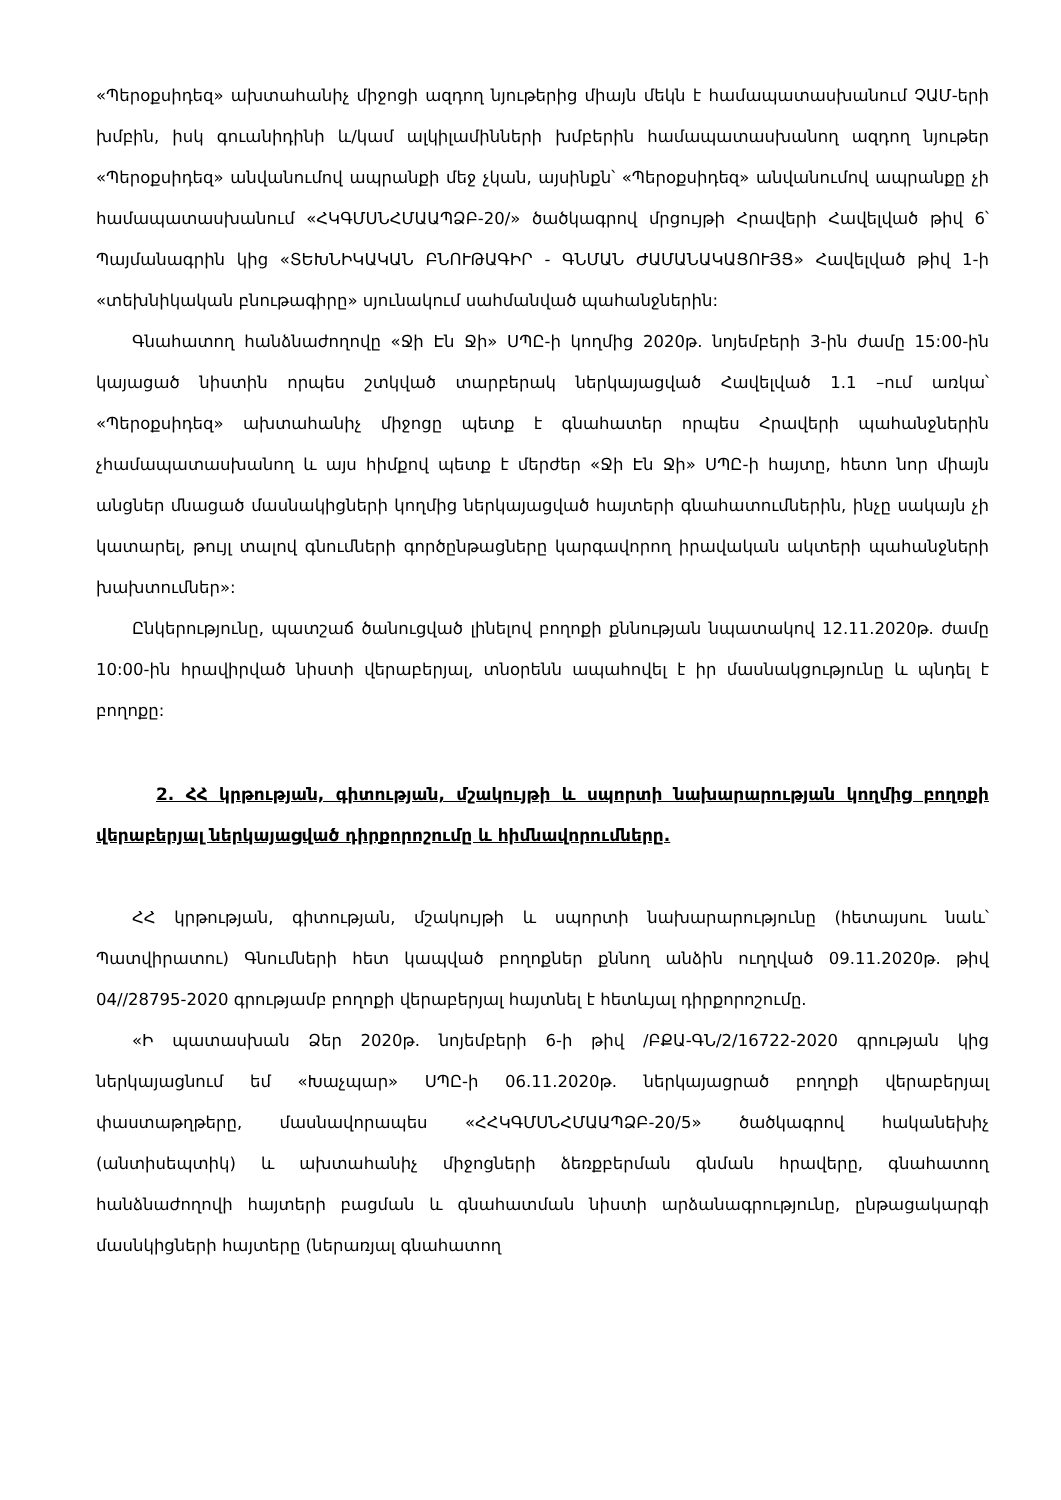«Պերօքսիդեզ» ախտահանիչ միջոցի ազդող նյութերից միայն մեկն է համապատասխանում ՉԱՄ-երի խմբին, իսկ գուանիդինի և/կամ ալկիլամինների խմբերին համապատասխանող ազդող նյութեր «Պերօքսիդեզ» անվանումով ապրանքի մեջ չկան, այսինքն՝ «Պերօքսիդեզ» անվանումով ապրանքը չի համապատասխանում «ՀԿԳՄՍՆՀՄԱԱՊՁԲ-20/» ծածկագրով մրցույթի Հրավերի Հավելված թիվ 6՝ Պայմանագրին կից «ՏԵԽՆԻԿԱԿԱՆ ԲՆՈՒԹԱԳԻՐ - ԳՆՄԱՆ ԺԱՄԱՆԱԿԱՑՈՒՅՑ» Հավելված թիվ 1-ի «տեխնիկական բնութագիրը» սյունակում սահմանված պահանջներին:
Գնահատող հանձնաժողովը «Ջի Էն Ջի» ՍՊԸ-ի կողմից 2020թ. նոյեմբերի 3-ին ժամը 15:00-ին կայացած նիստին որպես շտկված տարբերակ ներկայացված Հավելված 1.1 –ում առկա՝ «Պերօքսիդեզ» ախտահանիչ միջոցը պետք է գնահատեր որպես Հրավերի պահանջներին չհամապատասխանող և այս հիմքով պետք է մերժեր «Ջի Էն Ջի» ՍՊԸ-ի հայտը, հետո նոր միայն անցներ մնացած մասնակիցների կողմից ներկայացված հայտերի գնահատումներին, ինչը սակայն չի կատարել, թույլ տալով գնումների գործընթացները կարգավորող իրավական ակտերի պահանջների խախտումներ»:
Ընկերությունը, պատշաճ ծանուցված լինելով բողոքի քննության նպատակով 12.11.2020թ. ժամը 10:00-ին հրավիրված նիստի վերաբերյալ, տնօրենն ապահովել է իր մասնակցությունը և պնդել է բողոքը:
2. ՀՀ կրթության, գիտության, մշակույթի և սպորտի նախարարության կողմից բողոքի վերաբերյալ ներկայացված դիրքորոշումը և հիմնավորումները.
ՀՀ կրթության, գիտության, մշակույթի և սպորտի նախարարությունը (հետայսու նաև՝ Պատվիրատու) Գնումների հետ կապված բողոքներ քննող անձին ուղղված 09.11.2020թ. թիվ 04//28795-2020 գրությամբ բողոքի վերաբերյալ հայտնել է հետևյալ դիրքորոշումը.
«Ի պատասխան Ձեր 2020թ. նոյեմբերի 6-ի թիվ /ԲՔԱ-ԳՆ/2/16722-2020 գրության կից ներկայացնում եմ «Խաչպար» ՍՊԸ-ի 06.11.2020թ. ներկայացրած բողոքի վերաբերյալ փաստաթղթերը, մասնավորապես «ՀՀԿԳՄՍՆՀՄԱԱՊՁԲ-20/5» ծածկագրով հականեխիչ (անտիսեպտիկ) և ախտահանիչ միջոցների ձեռքբերման գնման հրավերը, գնահատող հանձնաժողովի հայտերի բացման և գնահատման նիստի արձանագրությունը, ընթացակարգի մասնկիցների հայտերը (ներառյալ գնահատող